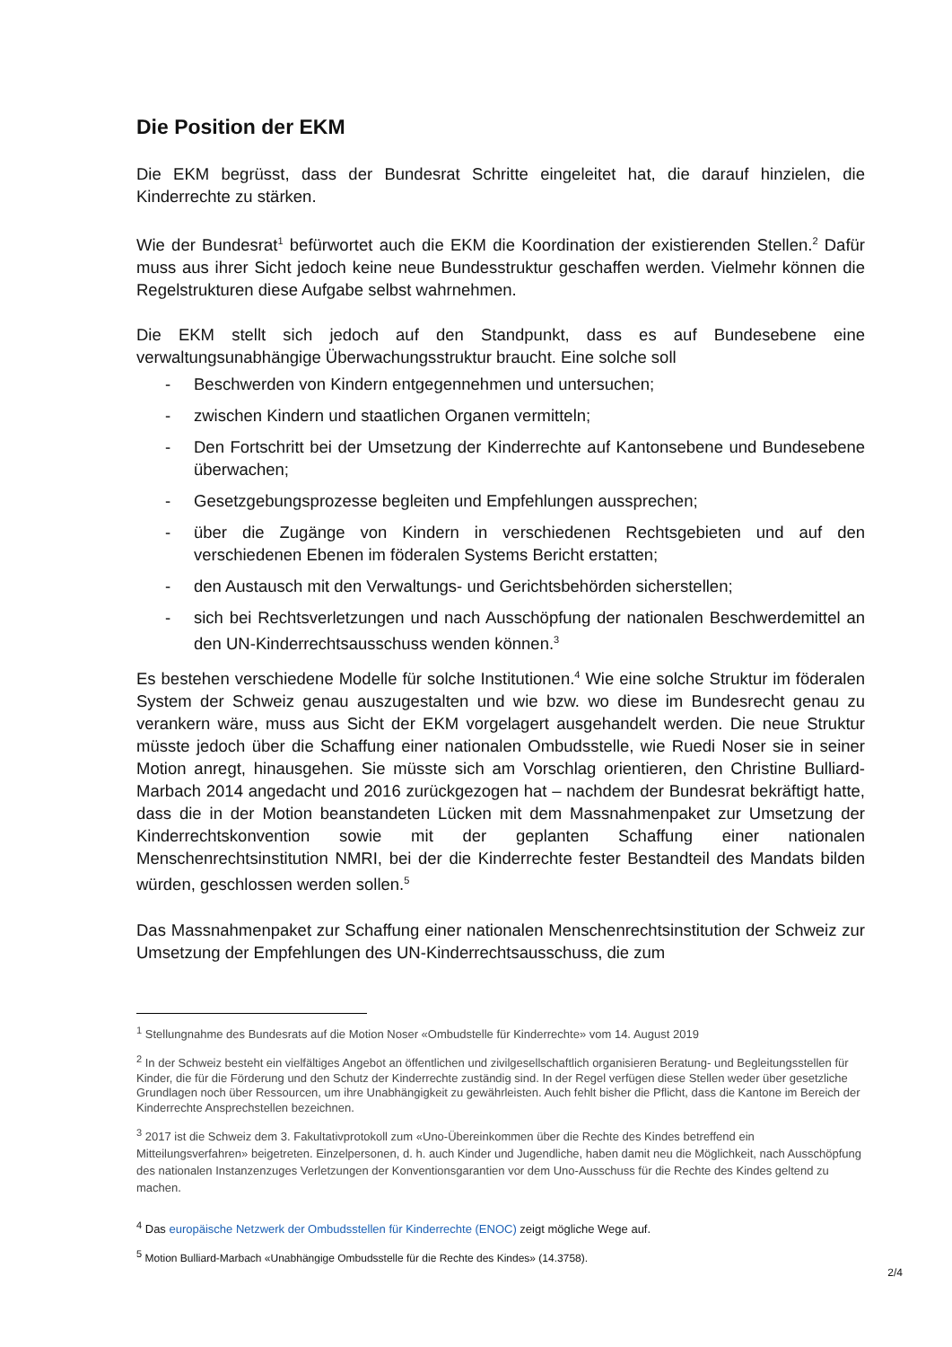Die Position der EKM
Die EKM begrüsst, dass der Bundesrat Schritte eingeleitet hat, die darauf hinzielen, die Kinderrechte zu stärken.
Wie der Bundesrat<sup>1</sup> befürwortet auch die EKM die Koordination der existierenden Stellen.<sup>2</sup> Dafür muss aus ihrer Sicht jedoch keine neue Bundesstruktur geschaffen werden. Vielmehr können die Regelstrukturen diese Aufgabe selbst wahrnehmen.
Die EKM stellt sich jedoch auf den Standpunkt, dass es auf Bundesebene eine verwaltungsunabhängige Überwachungsstruktur braucht. Eine solche soll
- Beschwerden von Kindern entgegennehmen und untersuchen;
- zwischen Kindern und staatlichen Organen vermitteln;
- Den Fortschritt bei der Umsetzung der Kinderrechte auf Kantonsebene und Bundesebene überwachen;
- Gesetzgebungsprozesse begleiten und Empfehlungen aussprechen;
- über die Zugänge von Kindern in verschiedenen Rechtsgebieten und auf den verschiedenen Ebenen im föderalen Systems Bericht erstatten;
- den Austausch mit den Verwaltungs- und Gerichtsbehörden sicherstellen;
- sich bei Rechtsverletzungen und nach Ausschöpfung der nationalen Beschwerdemittel an den UN-Kinderrechtsausschuss wenden können.<sup>3</sup>
Es bestehen verschiedene Modelle für solche Institutionen.<sup>4</sup> Wie eine solche Struktur im föderalen System der Schweiz genau auszugestalten und wie bzw. wo diese im Bundesrecht genau zu verankern wäre, muss aus Sicht der EKM vorgelagert ausgehandelt werden. Die neue Struktur müsste jedoch über die Schaffung einer nationalen Ombudsstelle, wie Ruedi Noser sie in seiner Motion anregt, hinausgehen. Sie müsste sich am Vorschlag orientieren, den Christine Bulliard-Marbach 2014 angedacht und 2016 zurückgezogen hat – nachdem der Bundesrat bekräftigt hatte, dass die in der Motion beanstandeten Lücken mit dem Massnahmenpaket zur Umsetzung der Kinderrechtskonvention sowie mit der geplanten Schaffung einer nationalen Menschenrechtsinstitution NMRI, bei der die Kinderrechte fester Bestandteil des Mandats bilden würden, geschlossen werden sollen.<sup>5</sup>
Das Massnahmenpaket zur Schaffung einer nationalen Menschenrechtsinstitution der Schweiz zur Umsetzung der Empfehlungen des UN-Kinderrechtsausschuss, die zum
<sup>1</sup> Stellungnahme des Bundesrats auf die Motion Noser «Ombudstelle für Kinderrechte» vom 14. August 2019
<sup>2</sup> In der Schweiz besteht ein vielfältiges Angebot an öffentlichen und zivilgesellschaftlich organisieren Beratung- und Begleitungsstellen für Kinder, die für die Förderung und den Schutz der Kinderrechte zuständig sind. In der Regel verfügen diese Stellen weder über gesetzliche Grundlagen noch über Ressourcen, um ihre Unabhängigkeit zu gewährleisten. Auch fehlt bisher die Pflicht, dass die Kantone im Bereich der Kinderrechte Ansprechstellen bezeichnen.
<sup>3</sup> 2017 ist die Schweiz dem 3. Fakultativprotokoll zum «Uno-Übereinkommen über die Rechte des Kindes betreffend ein Mitteilungsverfahren» beigetreten. Einzelpersonen, d. h. auch Kinder und Jugendliche, haben damit neu die Möglichkeit, nach Ausschöpfung des nationalen Instanzenzuges Verletzungen der Konventionsgarantien vor dem Uno-Ausschuss für die Rechte des Kindes geltend zu machen.
<sup>4</sup> Das europäische Netzwerk der Ombudsstellen für Kinderrechte (ENOC) zeigt mögliche Wege auf.
<sup>5</sup> Motion Bulliard-Marbach «Unabhängige Ombudsstelle für die Rechte des Kindes» (14.3758).
2/4